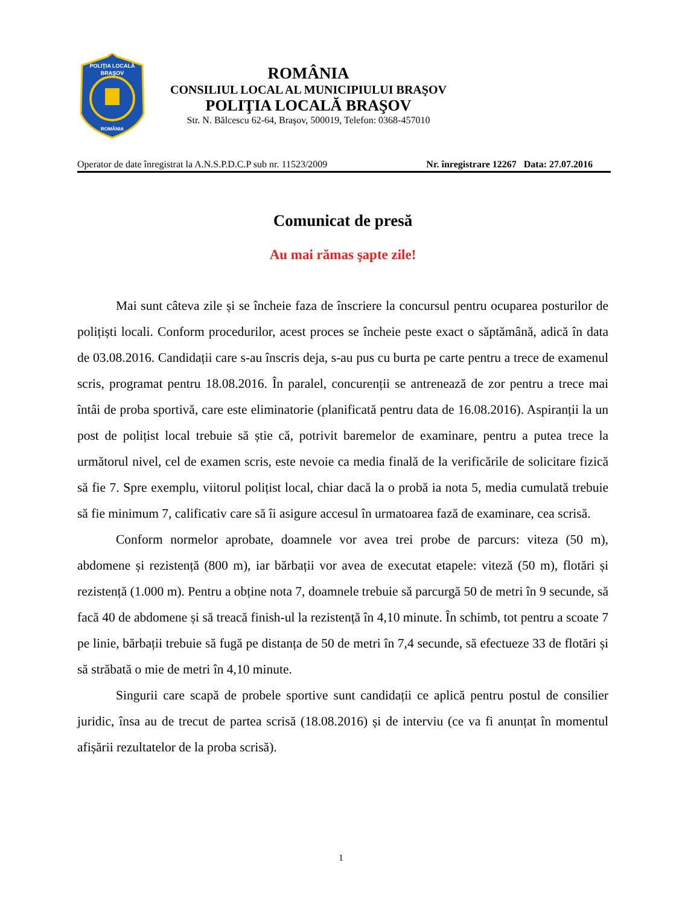POLIŢIA LOCALĂ
BRAŞOV
ROMÂNIA
ROMÂNIA
CONSILIUL LOCAL AL MUNICIPIULUI BRAŞOV
POLIŢIA LOCALĂ BRAŞOV
Str. N. Bălcescu 62-64, Braşov, 500019, Telefon: 0368-457010
Operator de date înregistrat la A.N.S.P.D.C.P sub nr. 11523/2009 Nr. înregistrare 12267 Data: 27.07.2016
Comunicat de presă
Au mai rămas şapte zile!
Mai sunt câteva zile și se încheie faza de înscriere la concursul pentru ocuparea posturilor de polițiști locali. Conform procedurilor, acest proces se încheie peste exact o săptămână, adică în data de 03.08.2016. Candidații care s-au înscris deja, s-au pus cu burta pe carte pentru a trece de examenul scris, programat pentru 18.08.2016. În paralel, concurenții se antrenează de zor pentru a trece mai întâi de proba sportivă, care este eliminatorie (planificată pentru data de 16.08.2016). Aspiranții la un post de polițist local trebuie să știe că, potrivit baremelor de examinare, pentru a putea trece la următorul nivel, cel de examen scris, este nevoie ca media finală de la verificările de solicitare fizică să fie 7. Spre exemplu, viitorul polițist local, chiar dacă la o probă ia nota 5, media cumulată trebuie să fie minimum 7, calificativ care să îi asigure accesul în urmatoarea fază de examinare, cea scrisă.
Conform normelor aprobate, doamnele vor avea trei probe de parcurs: viteza (50 m), abdomene și rezistență (800 m), iar bărbații vor avea de executat etapele: viteză (50 m), flotări și rezistență (1.000 m). Pentru a obține nota 7, doamnele trebuie să parcurgă 50 de metri în 9 secunde, să facă 40 de abdomene și să treacă finish-ul la rezistență în 4,10 minute. În schimb, tot pentru a scoate 7 pe linie, bărbații trebuie să fugă pe distanța de 50 de metri în 7,4 secunde, să efectueze 33 de flotări și să străbată o mie de metri în 4,10 minute.
Singurii care scapă de probele sportive sunt candidații ce aplică pentru postul de consilier juridic, însa au de trecut de partea scrisă (18.08.2016) și de interviu (ce va fi anunțat în momentul afișării rezultatelor de la proba scrisă).
1